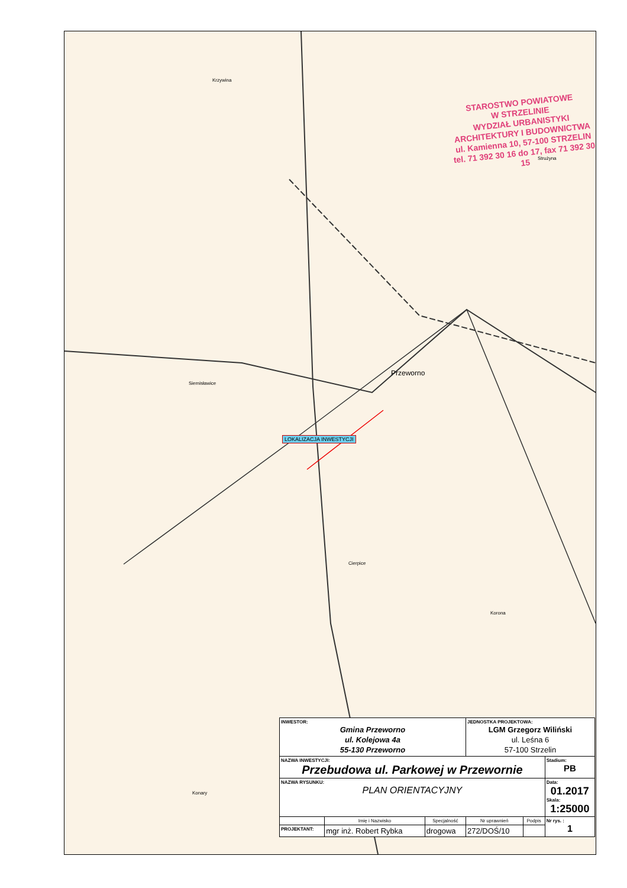Krzywina
Strużyna
Siemisławice
Cierpice
Korona
Konary
Przeworno
STAROSTWO POWIATOWE
W STRZELINIE
WYDZIAŁ URBANISTYKI
ARCHITEKTURY I BUDOWNICTWA
ul. Kamienna 10, 57-100 STRZELIN
tel. 71 392 30 16 do 17, fax 71 392 30 15
LOKALIZACJA INWESTYCJI
| INWESTOR: Gmina Przeworno ul. Kolejowa 4a 55-130 Przeworno | | | JEDNOSTKA PROJEKTOWA: LGM Grzegorz Wiliński ul. Leśna 6 57-100 Strzelin | | |
| NAZWA INWESTYCJI: Przebudowa ul. Parkowej w Przewornie | | | | | Stadium: PB |
| NAZWA RYSUNKU: PLAN ORIENTACYJNY | | | | | Data: 01.2017 Skala: 1:25000 |
| | Imię i Nazwisko | Specjalność | Nr uprawnień | Podpis | Nr rys. : 1 |
| PROJEKTANT: | mgr inż. Robert Rybka | drogowa | 272/DOŚ/10 | | |